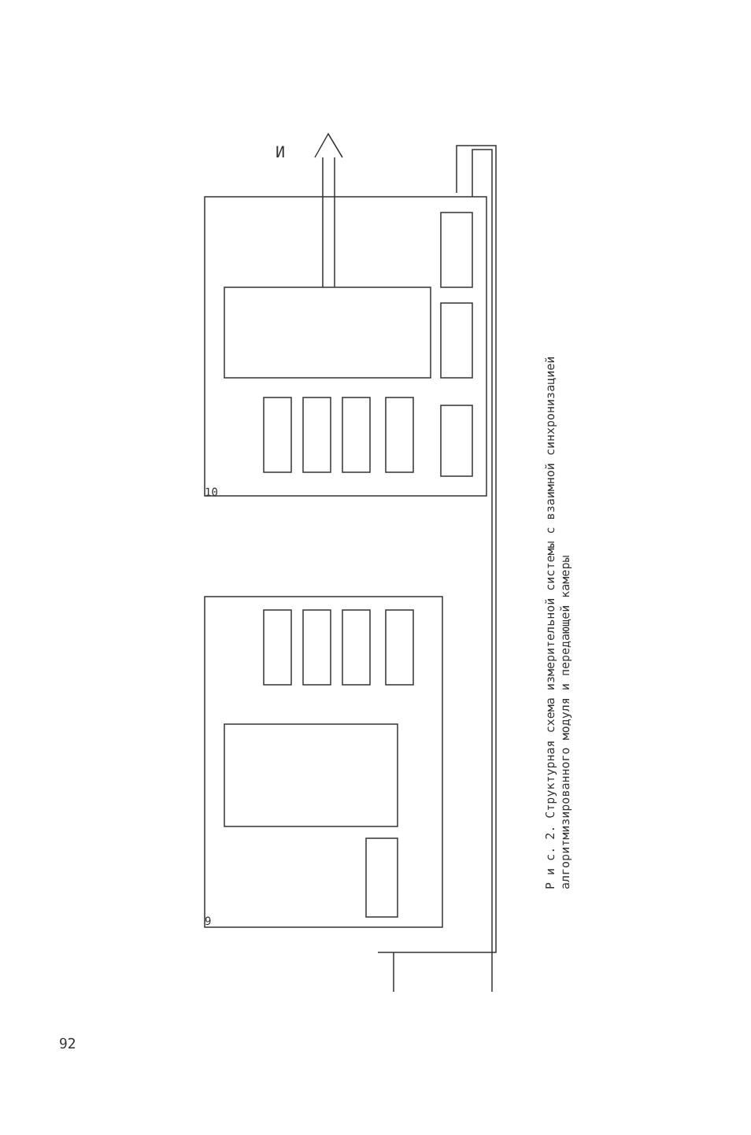И
10
9
Р и с. 2. Структурная схема измерительной системы с взаимной синхронизацией алгоритмизированного модуля и передающей камеры
92